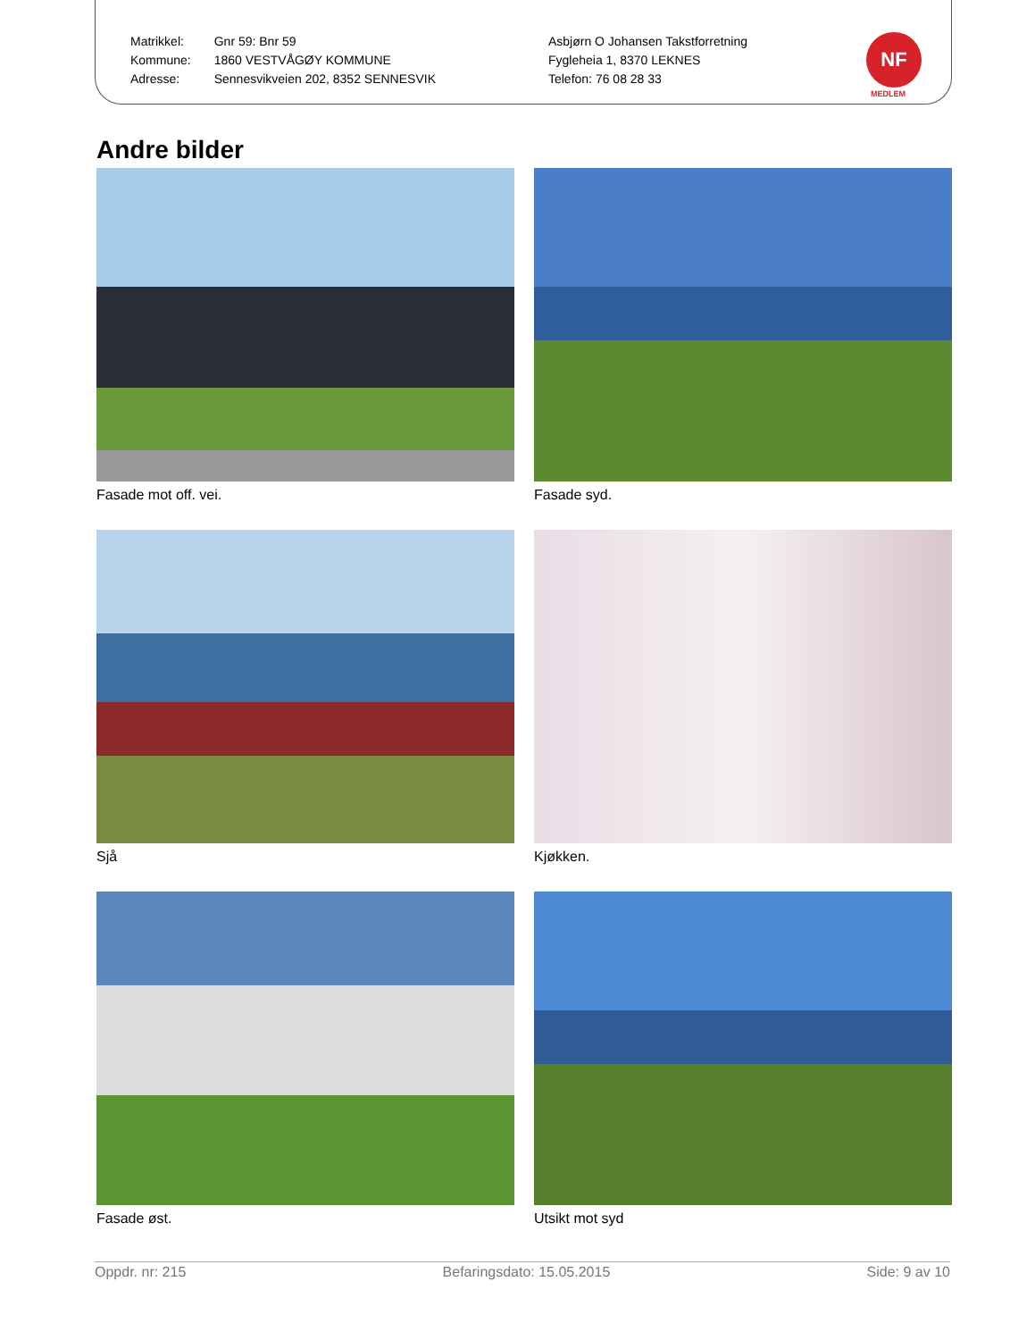| Matrikkel: | Gnr 59: Bnr 59 |
| Kommune: | 1860 VESTVÅGØY KOMMUNE |
| Adresse: | Sennesvikveien 202, 8352 SENNESVIK |
Asbjørn O Johansen Takstforretning
Fygleheia 1, 8370 LEKNES
Telefon: 76 08 28 33
NF
MEDLEM
Andre bilder
Fasade mot off. vei.
Fasade syd.
Sjå
Kjøkken.
Fasade øst.
Utsikt mot syd
Oppdr. nr: 215 Befaringsdato: 15.05.2015 Side: 9 av 10